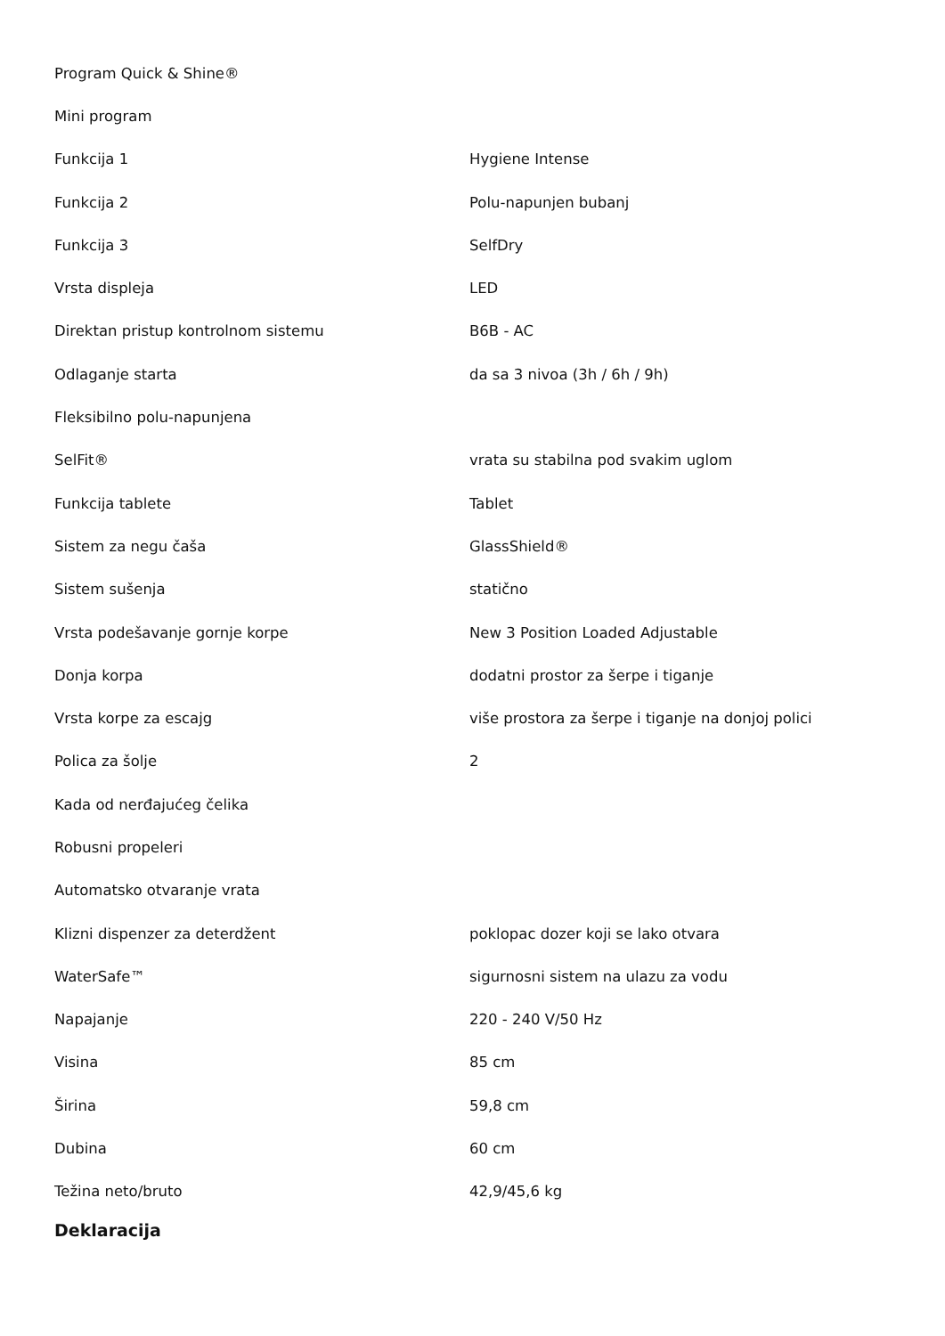| Program Quick & Shine® | |
| Mini program | |
| Funkcija 1 | Hygiene Intense |
| Funkcija 2 | Polu-napunjen bubanj |
| Funkcija 3 | SelfDry |
| Vrsta displeja | LED |
| Direktan pristup kontrolnom sistemu | B6B - AC |
| Odlaganje starta | da sa 3 nivoa (3h / 6h / 9h) |
| Fleksibilno polu-napunjena | |
| SelFit® | vrata su stabilna pod svakim uglom |
| Funkcija tablete | Tablet |
| Sistem za negu čaša | GlassShield® |
| Sistem sušenja | statično |
| Vrsta podešavanje gornje korpe | New 3 Position Loaded Adjustable |
| Donja korpa | dodatni prostor za šerpe i tiganje |
| Vrsta korpe za escajg | više prostora za šerpe i tiganje na donjoj polici |
| Polica za šolje | 2 |
| Kada od nerđajućeg čelika | |
| Robusni propeleri | |
| Automatsko otvaranje vrata | |
| Klizni dispenzer za deterdžent | poklopac dozer koji se lako otvara |
| WaterSafe™ | sigurnosni sistem na ulazu za vodu |
| Napajanje | 220 - 240 V/50 Hz |
| Visina | 85 cm |
| Širina | 59,8 cm |
| Dubina | 60 cm |
| Težina neto/bruto | 42,9/45,6 kg |
Deklaracija